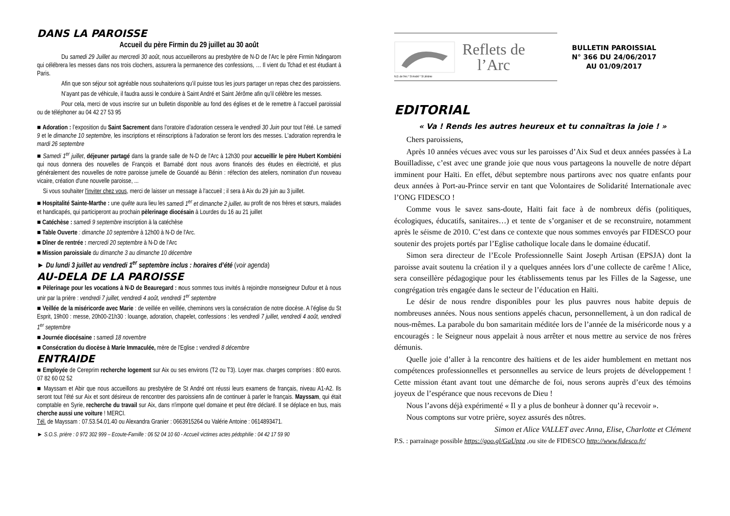DANS LA PAROISSE
Accueil du père Firmin du 29 juillet au 30 août
Du samedi 29 Juillet au mercredi 30 août, nous accueillerons au presbytère de N-D de l’Arc le père Firmin Ndingarom qui célébrera les messes dans nos trois clochers, assurera la permanence des confessions, … Il vient du Tchad et est étudiant à Paris.
Afin que son séjour soit agréable nous souhaiterions qu’il puisse tous les jours partager un repas chez des paroissiens.
N’ayant pas de véhicule, il faudra aussi le conduire à Saint André et Saint Jérôme afin qu’il célèbre les messes.
Pour cela, merci de vous inscrire sur un bulletin disponible au fond des églises et de le remettre à l’accueil paroissial ou de téléphoner au 04 42 27 53 95
■ Adoration : l’exposition du Saint Sacrement dans l’oratoire d’adoration cessera le vendredi 30 Juin pour tout l’été. Le samedi 9 et le dimanche 10 septembre, les inscriptions et réinscriptions à l'adoration se feront lors des messes. L'adoration reprendra le mardi 26 septembre
■ Samedi 1<sup>er</sup> juillet, déjeuner partagé dans la grande salle de N-D de l'Arc à 12h30 pour accueillir le père Hubert Kombiéni qui nous donnera des nouvelles de François et Barnabé dont nous avons financés des études en électricité, et plus généralement des nouvelles de notre paroisse jumelle de Gouandé au Bénin : réfection des ateliers, nomination d'un nouveau vicaire, création d'une nouvelle paroisse, ...
Si vous souhaiter l'inviter chez vous, merci de laisser un message à l'accueil ; il sera à Aix du 29 juin au 3 juillet.
■ Hospitalité Sainte-Marthe : une quête aura lieu les samedi 1<sup>er</sup> et dimanche 2 juillet, au profit de nos frères et sœurs, malades et handicapés, qui participeront au prochain pèlerinage diocésain à Lourdes du 16 au 21 juillet
■ Catéchèse : samedi 9 septembre inscription à la catéchèse
■ Table Ouverte : dimanche 10 septembre à 12h00 à N-D de l'Arc.
■ Dîner de rentrée : mercredi 20 septembre à N-D de l’Arc
■ Mission paroissiale du dimanche 3 au dimanche 10 décembre
► Du lundi 3 juillet au vendredi 1<sup>er</sup> septembre inclus : horaires d’été (voir agenda)
AU-DELA DE LA PAROISSE
■ Pèlerinage pour les vocations à N-D de Beauregard : nous sommes tous invités à rejoindre monseigneur Dufour et à nous unir par la prière : vendredi 7 juillet, vendredi 4 août, vendredi 1<sup>er</sup> septembre
■ Veillée de la miséricorde avec Marie : de veillée en veillée, cheminons vers la consécration de notre diocèse. A l’église du St Esprit, 19h00 : messe, 20h00-21h30 : louange, adoration, chapelet, confessions : les vendredi 7 juillet, vendredi 4 août, vendredi 1<sup>er</sup> septembre
■ Journée diocésaine : samedi 18 novembre
■ Consécration du diocèse à Marie Immaculée, mère de l'Eglise : vendredi 8 décembre
ENTRAIDE
■ Employée de Cereprim recherche logement sur Aix ou ses environs (T2 ou T3). Loyer max. charges comprises : 800 euros. 07 82 60 02 52
■ Mayssam et Abir que nous accueillons au presbytère de St André ont réussi leurs examens de français, niveau A1-A2. Ils seront tout l'été sur Aix et sont désireux de rencontrer des paroissiens afin de continuer à parler le français. Mayssam, qui était comptable en Syrie, recherche du travail sur Aix, dans n'importe quel domaine et peut être déclaré. Il se déplace en bus, mais cherche aussi une voiture ! MERCI.
Tél. de Mayssam : 07.53.54.01.40 ou Alexandra Granier : 0663915264 ou Valérie Antoine : 0614893471.
► S.O.S. prière : 0 972 302 999 – Ecoute-Famille : 06 52 04 10 60 - Accueil victimes actes pédophilie : 04 42 17 59 90
Reflets de
l’Arc
BULLETIN PAROISSIAL
N° 366 DU 24/06/2017
AU 01/09/2017
N.D. de l'Arc * St André * St Jérôme
EDITORIAL
« Va ! Rends les autres heureux et tu connaîtras la joie ! »
Chers paroissiens,
Après 10 années vécues avec vous sur les paroisses d’Aix Sud et deux années passées à La Bouilladisse, c’est avec une grande joie que nous vous partageons la nouvelle de notre départ imminent pour Haïti. En effet, début septembre nous partirons avec nos quatre enfants pour deux années à Port-au-Prince servir en tant que Volontaires de Solidarité Internationale avec l’ONG FIDESCO !
Comme vous le savez sans-doute, Haïti fait face à de nombreux défis (politiques, écologiques, éducatifs, sanitaires…) et tente de s’organiser et de se reconstruire, notamment après le séisme de 2010. C’est dans ce contexte que nous sommes envoyés par FIDESCO pour soutenir des projets portés par l’Eglise catholique locale dans le domaine éducatif.
Simon sera directeur de l’Ecole Professionnelle Saint Joseph Artisan (EPSJA) dont la paroisse avait soutenu la création il y a quelques années lors d’une collecte de carême ! Alice, sera conseillère pédagogique pour les établissements tenus par les Filles de la Sagesse, une congrégation très engagée dans le secteur de l’éducation en Haïti.
Le désir de nous rendre disponibles pour les plus pauvres nous habite depuis de nombreuses années. Nous nous sentions appelés chacun, personnellement, à un don radical de nous-mêmes. La parabole du bon samaritain méditée lors de l’année de la miséricorde nous y a encouragés : le Seigneur nous appelait à nous arrêter et nous mettre au service de nos frères démunis.
Quelle joie d’aller à la rencontre des haïtiens et de les aider humblement en mettant nos compétences professionnelles et personnelles au service de leurs projets de développement ! Cette mission étant avant tout une démarche de foi, nous serons auprès d’eux des témoins joyeux de l’espérance que nous recevons de Dieu !
Nous l’avons déjà expérimenté « Il y a plus de bonheur à donner qu’à recevoir ».
Nous comptons sur votre prière, soyez assurés des nôtres.
Simon et Alice VALLET avec Anna, Elise, Charlotte et Clément
P.S. : parrainage possible https://goo.gl/GaUpza ,ou site de FIDESCO http://www.fidesco.fr/